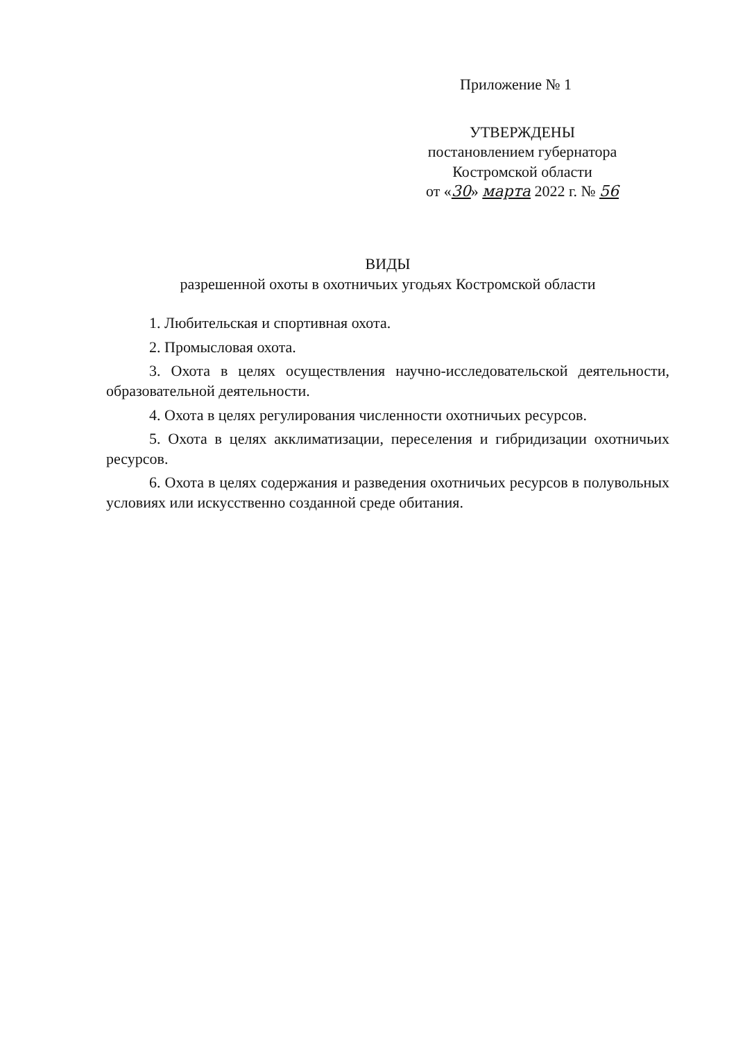Приложение № 1
УТВЕРЖДЕНЫ
постановлением губернатора
Костромской области
от «30» марта 2022 г. № 56
ВИДЫ
разрешенной охоты в охотничьих угодьях Костромской области
1. Любительская и спортивная охота.
2. Промысловая охота.
3. Охота в целях осуществления научно-исследовательской деятельности, образовательной деятельности.
4. Охота в целях регулирования численности охотничьих ресурсов.
5. Охота в целях акклиматизации, переселения и гибридизации охотничьих ресурсов.
6. Охота в целях содержания и разведения охотничьих ресурсов в полувольных условиях или искусственно созданной среде обитания.